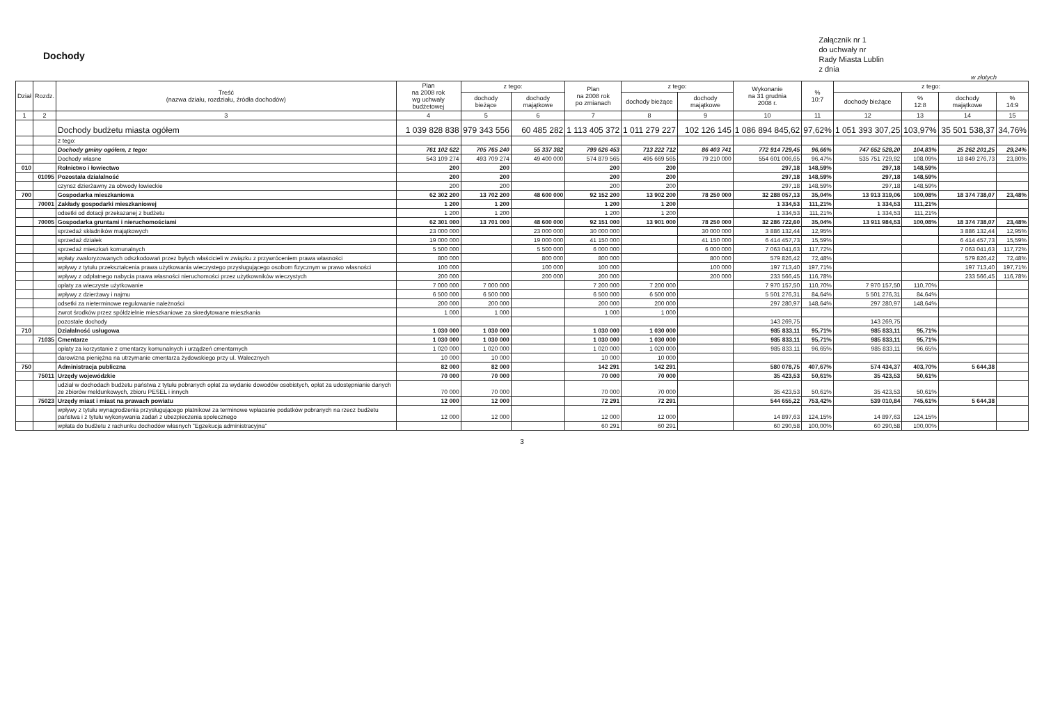Dochody
Załącznik nr 1
do uchwały nr
Rady Miasta Lublin
z dnia
w złotych
| Dział | Rozdz. | Treść (nazwa działu, rozdziału, źródła dochodów) | Plan na 2008 rok wg uchwały budżetowej | z tego: | | Plan na 2008 rok po zmianach | z tego: | | Wykonanie na 31 grudnia 2008 r. | % 10:7 | z tego: | | | |
| --- | --- | --- | --- | --- | --- | --- | --- | --- | --- | --- | --- | --- | --- | --- |
| | | | | dochody bieżące | dochody majątkowe | | dochody bieżące | dochody majątkowe | | | dochody bieżące | % 12:8 | dochody majątkowe | % 14:9 |
| 1 | 2 | 3 | 4 | 5 | 6 | 7 | 8 | 9 | 10 | 11 | 12 | 13 | 14 | 15 |
| | | Dochody budżetu miasta ogółem | 1 039 828 838 | 979 343 556 | 60 485 282 | 1 113 405 372 | 1 011 279 227 | 102 126 145 | 1 086 894 845,62 | 97,62% | 1 051 393 307,25 | 103,97% | 35 501 538,37 | 34,76% |
| | | z tego: | | | | | | | | | | | | |
| | | Dochody gminy ogółem, z tego: | 761 102 622 | 705 765 240 | 55 337 382 | 799 626 453 | 713 222 712 | 86 403 741 | 772 914 729,45 | 96,66% | 747 652 528,20 | 104,83% | 25 262 201,25 | 29,24% |
| | | Dochody własne | 543 109 274 | 493 709 274 | 49 400 000 | 574 879 565 | 495 669 565 | 79 210 000 | 554 601 006,65 | 96,47% | 535 751 729,92 | 108,09% | 18 849 276,73 | 23,80% |
| 010 | | Rolnictwo i łowiectwo | 200 | 200 | | 200 | 200 | | 297,18 | 148,59% | 297,18 | 148,59% | | |
| | 01095 | Pozostała działalność | 200 | 200 | | 200 | 200 | | 297,18 | 148,59% | 297,18 | 148,59% | | |
| | | czynsz dzierżawny za obwody łowieckie | 200 | 200 | | 200 | 200 | | 297,18 | 148,59% | 297,18 | 148,59% | | |
| 700 | | Gospodarka mieszkaniowa | 62 302 200 | 13 702 200 | 48 600 000 | 92 152 200 | 13 902 200 | 78 250 000 | 32 288 057,13 | 35,04% | 13 913 319,06 | 100,08% | 18 374 738,07 | 23,48% |
| | 70001 | Zakłady gospodarki mieszkaniowej | 1 200 | 1 200 | | 1 200 | 1 200 | | 1 334,53 | 111,21% | 1 334,53 | 111,21% | | |
| | | odsetki od dotacji przekazanej z budżetu | 1 200 | 1 200 | | 1 200 | 1 200 | | 1 334,53 | 111,21% | 1 334,53 | 111,21% | | |
| | 70005 | Gospodarka gruntami i nieruchomościami | 62 301 000 | 13 701 000 | 48 600 000 | 92 151 000 | 13 901 000 | 78 250 000 | 32 286 722,60 | 35,04% | 13 911 984,53 | 100,08% | 18 374 738,07 | 23,48% |
| | | sprzedaż składników majątkowych | 23 000 000 | | 23 000 000 | 30 000 000 | | 30 000 000 | 3 886 132,44 | 12,95% | | | 3 886 132,44 | 12,95% |
| | | sprzedaż działek | 19 000 000 | | 19 000 000 | 41 150 000 | | 41 150 000 | 6 414 457,73 | 15,59% | | | 6 414 457,73 | 15,59% |
| | | sprzedaż mieszkań komunalnych | 5 500 000 | | 5 500 000 | 6 000 000 | | 6 000 000 | 7 063 041,63 | 117,72% | | | 7 063 041,63 | 117,72% |
| | | wpłaty zwaloryzowanych odszkodowań przez byłych właścicieli w związku z przywróceniem prawa własności | 800 000 | | 800 000 | 800 000 | | 800 000 | 579 826,42 | 72,48% | | | 579 826,42 | 72,48% |
| | | wpływy z tytułu przekształcenia prawa użytkowania wieczystego przysługującego osobom fizycznym w prawo własności | 100 000 | | 100 000 | 100 000 | | 100 000 | 197 713,40 | 197,71% | | | 197 713,40 | 197,71% |
| | | wpływy z odpłatnego nabycia prawa własności nieruchomości przez użytkowników wieczystych | 200 000 | | 200 000 | 200 000 | | 200 000 | 233 566,45 | 116,78% | | | 233 566,45 | 116,78% |
| | | opłaty za wieczyste użytkowanie | 7 000 000 | 7 000 000 | | 7 200 000 | 7 200 000 | | 7 970 157,50 | 110,70% | 7 970 157,50 | 110,70% | | |
| | | wpływy z dzierżawy i najmu | 6 500 000 | 6 500 000 | | 6 500 000 | 6 500 000 | | 5 501 276,31 | 84,64% | 5 501 276,31 | 84,64% | | |
| | | odsetki za nieterminowe regulowanie należności | 200 000 | 200 000 | | 200 000 | 200 000 | | 297 280,97 | 148,64% | 297 280,97 | 148,64% | | |
| | | zwrot środków przez spółdzielnie mieszkaniowe za skredytowane mieszkania | 1 000 | 1 000 | | 1 000 | 1 000 | | | | | | | |
| | | pozostałe dochody | | | | | | | 143 269,75 | | 143 269,75 | | | |
| 710 | | Działalność usługowa | 1 030 000 | 1 030 000 | | 1 030 000 | 1 030 000 | | 985 833,11 | 95,71% | 985 833,11 | 95,71% | | |
| | 71035 | Cmentarze | 1 030 000 | 1 030 000 | | 1 030 000 | 1 030 000 | | 985 833,11 | 95,71% | 985 833,11 | 95,71% | | |
| | | opłaty za korzystanie z cmentarzy komunalnych i urządzeń cmentarnych | 1 020 000 | 1 020 000 | | 1 020 000 | 1 020 000 | | 985 833,11 | 96,65% | 985 833,11 | 96,65% | | |
| | | darowizna pieniężna na utrzymanie cmentarza żydowskiego przy ul. Walecznych | 10 000 | 10 000 | | 10 000 | 10 000 | | | | | | | |
| 750 | | Administracja publiczna | 82 000 | 82 000 | | 142 291 | 142 291 | | 580 078,75 | 407,67% | 574 434,37 | 403,70% | 5 644,38 | |
| | 75011 | Urzędy wojewódzkie | 70 000 | 70 000 | | 70 000 | 70 000 | | 35 423,53 | 50,61% | 35 423,53 | 50,61% | | |
| | | udział w dochodach budżetu państwa z tytułu pobranych opłat za wydanie dowodów osobistych, opłat za udostępnianie danych ze zbiorów meldunkowych, zbioru PESEL i innych | 70 000 | 70 000 | | 70 000 | 70 000 | | 35 423,53 | 50,61% | 35 423,53 | 50,61% | | |
| | 75023 | Urzędy miast i miast na prawach powiatu | 12 000 | 12 000 | | 72 291 | 72 291 | | 544 655,22 | 753,42% | 539 010,84 | 745,61% | 5 644,38 | |
| | | wpływy z tytułu wynagrodzenia przysługującego płatnikowi za terminowe wpłacanie podatków pobranych na rzecz budżetu państwa i z tytułu wykonywania zadań z ubezpieczenia społecznego | 12 000 | 12 000 | | 12 000 | 12 000 | | 14 897,63 | 124,15% | 14 897,63 | 124,15% | | |
| | | wpłata do budżetu z rachunku dochodów własnych "Egzekucja administracyjna" | | | | 60 291 | 60 291 | | 60 290,58 | 100,00% | 60 290,58 | 100,00% | | |
3